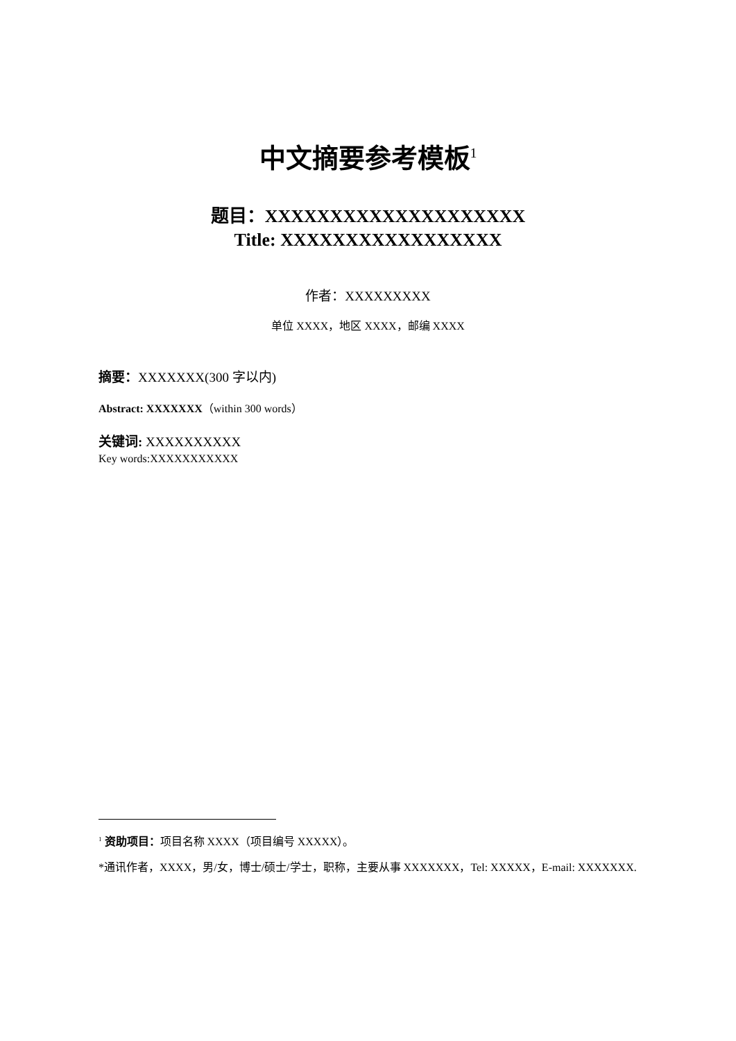中文摘要参考模板<sup>1</sup>
题目：XXXXXXXXXXXXXXXXXXXX
Title: XXXXXXXXXXXXXXXXX
作者：XXXXXXXXX
单位 XXXX，地区 XXXX，邮编 XXXX
摘要：XXXXXXX(300 字以内)
Abstract: XXXXXXX（within 300 words）
关键词: XXXXXXXXXX
Key words:XXXXXXXXXXX
<sup>1</sup> 资助项目：项目名称 XXXX（项目编号 XXXXX）。
*通讯作者，XXXX，男/女，博士/硕士/学士，职称，主要从事 XXXXXXX，Tel: XXXXX，E-mail: XXXXXXX.